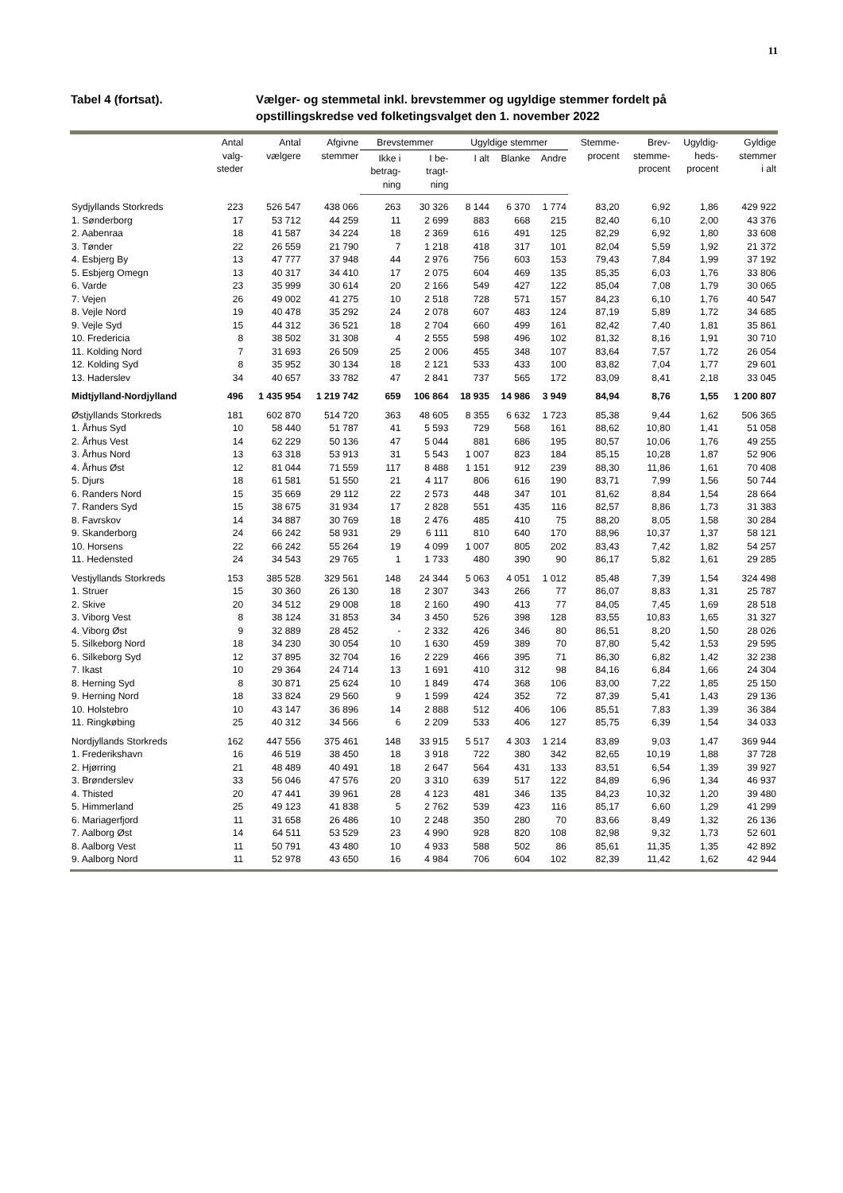11
Tabel 4 (fortsat). Vælger- og stemmetal inkl. brevstemmer og ugyldige stemmer fordelt på opstillingskredse ved folketingsvalget den 1. november 2022
| | Antal valg- steder | Antal vælgere | Afgivne stemmer | Brevstemmer | | Ugyldige stemmer | | | Stemme- procent | Brev- stemme- procent | Ugyldig- heds- procent | Gyldige stemmer i alt |
| --- | --- | --- | --- | --- | --- | --- | --- | --- | --- | --- | --- | --- |
| | | | | Ikke i betrag- ning | I be- tragt- ning | I alt | Blanke | Andre | | | | |
| Sydjyllands Storkreds | 223 | 526 547 | 438 066 | 263 | 30 326 | 8 144 | 6 370 | 1 774 | 83,20 | 6,92 | 1,86 | 429 922 |
| 1. Sønderborg | 17 | 53 712 | 44 259 | 11 | 2 699 | 883 | 668 | 215 | 82,40 | 6,10 | 2,00 | 43 376 |
| 2. Aabenraa | 18 | 41 587 | 34 224 | 18 | 2 369 | 616 | 491 | 125 | 82,29 | 6,92 | 1,80 | 33 608 |
| 3. Tønder | 22 | 26 559 | 21 790 | 7 | 1 218 | 418 | 317 | 101 | 82,04 | 5,59 | 1,92 | 21 372 |
| 4. Esbjerg By | 13 | 47 777 | 37 948 | 44 | 2 976 | 756 | 603 | 153 | 79,43 | 7,84 | 1,99 | 37 192 |
| 5. Esbjerg Omegn | 13 | 40 317 | 34 410 | 17 | 2 075 | 604 | 469 | 135 | 85,35 | 6,03 | 1,76 | 33 806 |
| 6. Varde | 23 | 35 999 | 30 614 | 20 | 2 166 | 549 | 427 | 122 | 85,04 | 7,08 | 1,79 | 30 065 |
| 7. Vejen | 26 | 49 002 | 41 275 | 10 | 2 518 | 728 | 571 | 157 | 84,23 | 6,10 | 1,76 | 40 547 |
| 8. Vejle Nord | 19 | 40 478 | 35 292 | 24 | 2 078 | 607 | 483 | 124 | 87,19 | 5,89 | 1,72 | 34 685 |
| 9. Vejle Syd | 15 | 44 312 | 36 521 | 18 | 2 704 | 660 | 499 | 161 | 82,42 | 7,40 | 1,81 | 35 861 |
| 10. Fredericia | 8 | 38 502 | 31 308 | 4 | 2 555 | 598 | 496 | 102 | 81,32 | 8,16 | 1,91 | 30 710 |
| 11. Kolding Nord | 7 | 31 693 | 26 509 | 25 | 2 006 | 455 | 348 | 107 | 83,64 | 7,57 | 1,72 | 26 054 |
| 12. Kolding Syd | 8 | 35 952 | 30 134 | 18 | 2 121 | 533 | 433 | 100 | 83,82 | 7,04 | 1,77 | 29 601 |
| 13. Haderslev | 34 | 40 657 | 33 782 | 47 | 2 841 | 737 | 565 | 172 | 83,09 | 8,41 | 2,18 | 33 045 |
| Midtjylland-Nordjylland | 496 | 1 435 954 | 1 219 742 | 659 | 106 864 | 18 935 | 14 986 | 3 949 | 84,94 | 8,76 | 1,55 | 1 200 807 |
| Østjyllands Storkreds | 181 | 602 870 | 514 720 | 363 | 48 605 | 8 355 | 6 632 | 1 723 | 85,38 | 9,44 | 1,62 | 506 365 |
| 1. Århus Syd | 10 | 58 440 | 51 787 | 41 | 5 593 | 729 | 568 | 161 | 88,62 | 10,80 | 1,41 | 51 058 |
| 2. Århus Vest | 14 | 62 229 | 50 136 | 47 | 5 044 | 881 | 686 | 195 | 80,57 | 10,06 | 1,76 | 49 255 |
| 3. Århus Nord | 13 | 63 318 | 53 913 | 31 | 5 543 | 1 007 | 823 | 184 | 85,15 | 10,28 | 1,87 | 52 906 |
| 4. Århus Øst | 12 | 81 044 | 71 559 | 117 | 8 488 | 1 151 | 912 | 239 | 88,30 | 11,86 | 1,61 | 70 408 |
| 5. Djurs | 18 | 61 581 | 51 550 | 21 | 4 117 | 806 | 616 | 190 | 83,71 | 7,99 | 1,56 | 50 744 |
| 6. Randers Nord | 15 | 35 669 | 29 112 | 22 | 2 573 | 448 | 347 | 101 | 81,62 | 8,84 | 1,54 | 28 664 |
| 7. Randers Syd | 15 | 38 675 | 31 934 | 17 | 2 828 | 551 | 435 | 116 | 82,57 | 8,86 | 1,73 | 31 383 |
| 8. Favrskov | 14 | 34 887 | 30 769 | 18 | 2 476 | 485 | 410 | 75 | 88,20 | 8,05 | 1,58 | 30 284 |
| 9. Skanderborg | 24 | 66 242 | 58 931 | 29 | 6 111 | 810 | 640 | 170 | 88,96 | 10,37 | 1,37 | 58 121 |
| 10. Horsens | 22 | 66 242 | 55 264 | 19 | 4 099 | 1 007 | 805 | 202 | 83,43 | 7,42 | 1,82 | 54 257 |
| 11. Hedensted | 24 | 34 543 | 29 765 | 1 | 1 733 | 480 | 390 | 90 | 86,17 | 5,82 | 1,61 | 29 285 |
| Vestjyllands Storkreds | 153 | 385 528 | 329 561 | 148 | 24 344 | 5 063 | 4 051 | 1 012 | 85,48 | 7,39 | 1,54 | 324 498 |
| 1. Struer | 15 | 30 360 | 26 130 | 18 | 2 307 | 343 | 266 | 77 | 86,07 | 8,83 | 1,31 | 25 787 |
| 2. Skive | 20 | 34 512 | 29 008 | 18 | 2 160 | 490 | 413 | 77 | 84,05 | 7,45 | 1,69 | 28 518 |
| 3. Viborg Vest | 8 | 38 124 | 31 853 | 34 | 3 450 | 526 | 398 | 128 | 83,55 | 10,83 | 1,65 | 31 327 |
| 4. Viborg Øst | 9 | 32 889 | 28 452 | - | 2 332 | 426 | 346 | 80 | 86,51 | 8,20 | 1,50 | 28 026 |
| 5. Silkeborg Nord | 18 | 34 230 | 30 054 | 10 | 1 630 | 459 | 389 | 70 | 87,80 | 5,42 | 1,53 | 29 595 |
| 6. Silkeborg Syd | 12 | 37 895 | 32 704 | 16 | 2 229 | 466 | 395 | 71 | 86,30 | 6,82 | 1,42 | 32 238 |
| 7. Ikast | 10 | 29 364 | 24 714 | 13 | 1 691 | 410 | 312 | 98 | 84,16 | 6,84 | 1,66 | 24 304 |
| 8. Herning Syd | 8 | 30 871 | 25 624 | 10 | 1 849 | 474 | 368 | 106 | 83,00 | 7,22 | 1,85 | 25 150 |
| 9. Herning Nord | 18 | 33 824 | 29 560 | 9 | 1 599 | 424 | 352 | 72 | 87,39 | 5,41 | 1,43 | 29 136 |
| 10. Holstebro | 10 | 43 147 | 36 896 | 14 | 2 888 | 512 | 406 | 106 | 85,51 | 7,83 | 1,39 | 36 384 |
| 11. Ringkøbing | 25 | 40 312 | 34 566 | 6 | 2 209 | 533 | 406 | 127 | 85,75 | 6,39 | 1,54 | 34 033 |
| Nordjyllands Storkreds | 162 | 447 556 | 375 461 | 148 | 33 915 | 5 517 | 4 303 | 1 214 | 83,89 | 9,03 | 1,47 | 369 944 |
| 1. Frederikshavn | 16 | 46 519 | 38 450 | 18 | 3 918 | 722 | 380 | 342 | 82,65 | 10,19 | 1,88 | 37 728 |
| 2. Hjørring | 21 | 48 489 | 40 491 | 18 | 2 647 | 564 | 431 | 133 | 83,51 | 6,54 | 1,39 | 39 927 |
| 3. Brønderslev | 33 | 56 046 | 47 576 | 20 | 3 310 | 639 | 517 | 122 | 84,89 | 6,96 | 1,34 | 46 937 |
| 4. Thisted | 20 | 47 441 | 39 961 | 28 | 4 123 | 481 | 346 | 135 | 84,23 | 10,32 | 1,20 | 39 480 |
| 5. Himmerland | 25 | 49 123 | 41 838 | 5 | 2 762 | 539 | 423 | 116 | 85,17 | 6,60 | 1,29 | 41 299 |
| 6. Mariagerfjord | 11 | 31 658 | 26 486 | 10 | 2 248 | 350 | 280 | 70 | 83,66 | 8,49 | 1,32 | 26 136 |
| 7. Aalborg Øst | 14 | 64 511 | 53 529 | 23 | 4 990 | 928 | 820 | 108 | 82,98 | 9,32 | 1,73 | 52 601 |
| 8. Aalborg Vest | 11 | 50 791 | 43 480 | 10 | 4 933 | 588 | 502 | 86 | 85,61 | 11,35 | 1,35 | 42 892 |
| 9. Aalborg Nord | 11 | 52 978 | 43 650 | 16 | 4 984 | 706 | 604 | 102 | 82,39 | 11,42 | 1,62 | 42 944 |